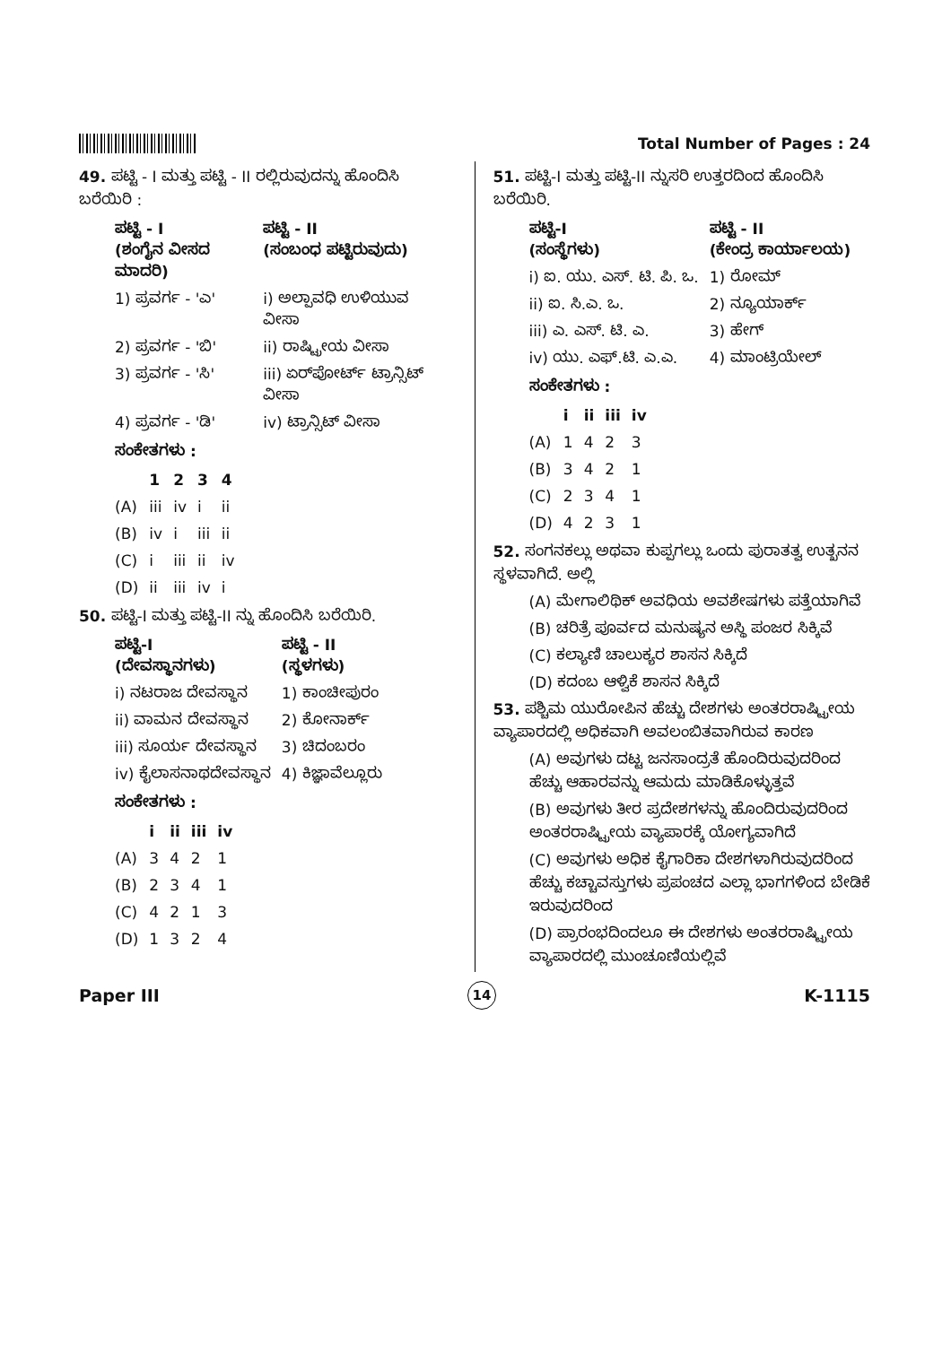Total Number of Pages : 24
49. ಪಟ್ಟಿ - I ಮತ್ತು ಪಟ್ಟಿ - II ರಲ್ಲಿರುವುದನ್ನು ಹೊಂದಿಸಿ ಬರೆಯಿರಿ :
| ಪಟ್ಟಿ - I (ಶಂಗೈನ ವೀಸದ ಮಾದರಿ) | ಪಟ್ಟಿ - II (ಸಂಬಂಧ ಪಟ್ಟಿರುವುದು) |
| --- | --- |
| 1) ಪ್ರವರ್ಗ - 'ಎ' | i) ಅಲ್ಪಾವಧಿ ಉಳಿಯುವ ವೀಸಾ |
| 2) ಪ್ರವರ್ಗ - 'ಬಿ' | ii) ರಾಷ್ಟ್ರೀಯ ವೀಸಾ |
| 3) ಪ್ರವರ್ಗ - 'ಸಿ' | iii) ಏರ್‌ಪೋರ್ಟ್ ಟ್ರಾನ್ಸಿಟ್ ವೀಸಾ |
| 4) ಪ್ರವರ್ಗ - 'ಡಿ' | iv) ಟ್ರಾನ್ಸಿಟ್ ವೀಸಾ |
ಸಂಕೇತಗಳು :
| | 1 | 2 | 3 | 4 |
| --- | --- | --- | --- | --- |
| (A) | iii | iv | i | ii |
| (B) | iv | i | iii | ii |
| (C) | i | iii | ii | iv |
| (D) | ii | iii | iv | i |
50. ಪಟ್ಟಿ-I ಮತ್ತು ಪಟ್ಟಿ-II ನ್ನು ಹೊಂದಿಸಿ ಬರೆಯಿರಿ.
| ಪಟ್ಟಿ-I (ದೇವಸ್ಥಾನಗಳು) | ಪಟ್ಟಿ - II (ಸ್ಥಳಗಳು) |
| --- | --- |
| i) ನಟರಾಜ ದೇವಸ್ಥಾನ | 1) ಕಾಂಚೀಪುರಂ |
| ii) ವಾಮನ ದೇವಸ್ಥಾನ | 2) ಕೋನಾರ್ಕ್ |
| iii) ಸೂರ್ಯ ದೇವಸ್ಥಾನ | 3) ಚಿದಂಬರಂ |
| iv) ಕೈಲಾಸನಾಥದೇವಸ್ಥಾನ | 4) ಕಿಜ್ಞಾವೆಲ್ಲೂರು |
ಸಂಕೇತಗಳು :
| | i | ii | iii | iv |
| --- | --- | --- | --- | --- |
| (A) | 3 | 4 | 2 | 1 |
| (B) | 2 | 3 | 4 | 1 |
| (C) | 4 | 2 | 1 | 3 |
| (D) | 1 | 3 | 2 | 4 |
51. ಪಟ್ಟಿ-I ಮತ್ತು ಪಟ್ಟಿ-II ನ್ನುಸರಿ ಉತ್ತರದಿಂದ ಹೊಂದಿಸಿ ಬರೆಯಿರಿ.
| ಪಟ್ಟಿ-I (ಸಂಸ್ಥೆಗಳು) | ಪಟ್ಟಿ - II (ಕೇಂದ್ರ ಕಾರ್ಯಾಲಯ) |
| --- | --- |
| i) ಐ. ಯು. ಎಸ್. ಟಿ. ಪಿ. ಒ. | 1) ರೋಮ್ |
| ii) ಐ. ಸಿ.ಎ. ಒ. | 2) ನ್ಯೂಯಾರ್ಕ್ |
| iii) ಎ. ಎಸ್. ಟಿ. ಎ. | 3) ಹೇಗ್ |
| iv) ಯು. ಎಫ್.ಟಿ. ಎ.ಎ. | 4) ಮಾಂಟ್ರಿಯೇಲ್ |
ಸಂಕೇತಗಳು :
| | i | ii | iii | iv |
| --- | --- | --- | --- | --- |
| (A) | 1 | 4 | 2 | 3 |
| (B) | 3 | 4 | 2 | 1 |
| (C) | 2 | 3 | 4 | 1 |
| (D) | 4 | 2 | 3 | 1 |
52. ಸಂಗನಕಲ್ಲು ಅಥವಾ ಕುಪ್ಪಗಲ್ಲು ಒಂದು ಪುರಾತತ್ವ ಉತ್ಖನನ ಸ್ಥಳವಾಗಿದೆ. ಅಲ್ಲಿ
(A) ಮೇಗಾಲಿಥಿಕ್ ಅವಧಿಯ ಅವಶೇಷಗಳು ಪತ್ತೆಯಾಗಿವೆ
(B) ಚರಿತ್ರೆ ಪೂರ್ವದ ಮನುಷ್ಯನ ಅಸ್ಥಿ ಪಂಜರ ಸಿಕ್ಕಿವೆ
(C) ಕಲ್ಯಾಣಿ ಚಾಲುಕ್ಯರ ಶಾಸನ ಸಿಕ್ಕಿದೆ
(D) ಕದಂಬ ಆಳ್ವಿಕೆ ಶಾಸನ ಸಿಕ್ಕಿದೆ
53. ಪಶ್ಚಿಮ ಯುರೋಪಿನ ಹೆಚ್ಚು ದೇಶಗಳು ಅಂತರರಾಷ್ಟ್ರೀಯ ವ್ಯಾಪಾರದಲ್ಲಿ ಅಧಿಕವಾಗಿ ಅವಲಂಬಿತವಾಗಿರುವ ಕಾರಣ
(A) ಅವುಗಳು ದಟ್ಟ ಜನಸಾಂದ್ರತೆ ಹೊಂದಿರುವುದರಿಂದ ಹೆಚ್ಚು ಆಹಾರವನ್ನು ಆಮದು ಮಾಡಿಕೊಳ್ಳುತ್ತವೆ
(B) ಅವುಗಳು ತೀರ ಪ್ರದೇಶಗಳನ್ನು ಹೊಂದಿರುವುದರಿಂದ ಅಂತರರಾಷ್ಟ್ರೀಯ ವ್ಯಾಪಾರಕ್ಕೆ ಯೋಗ್ಯವಾಗಿದೆ
(C) ಅವುಗಳು ಅಧಿಕ ಕೈಗಾರಿಕಾ ದೇಶಗಳಾಗಿರುವುದರಿಂದ ಹೆಚ್ಚು ಕಚ್ಚಾವಸ್ತುಗಳು ಪ್ರಪಂಚದ ಎಲ್ಲಾ ಭಾಗಗಳಿಂದ ಬೇಡಿಕೆ ಇರುವುದರಿಂದ
(D) ಪ್ರಾರಂಭದಿಂದಲೂ ಈ ದೇಶಗಳು ಅಂತರರಾಷ್ಟ್ರೀಯ ವ್ಯಾಪಾರದಲ್ಲಿ ಮುಂಚೂಣಿಯಲ್ಲಿವೆ
Paper III 14 K-1115